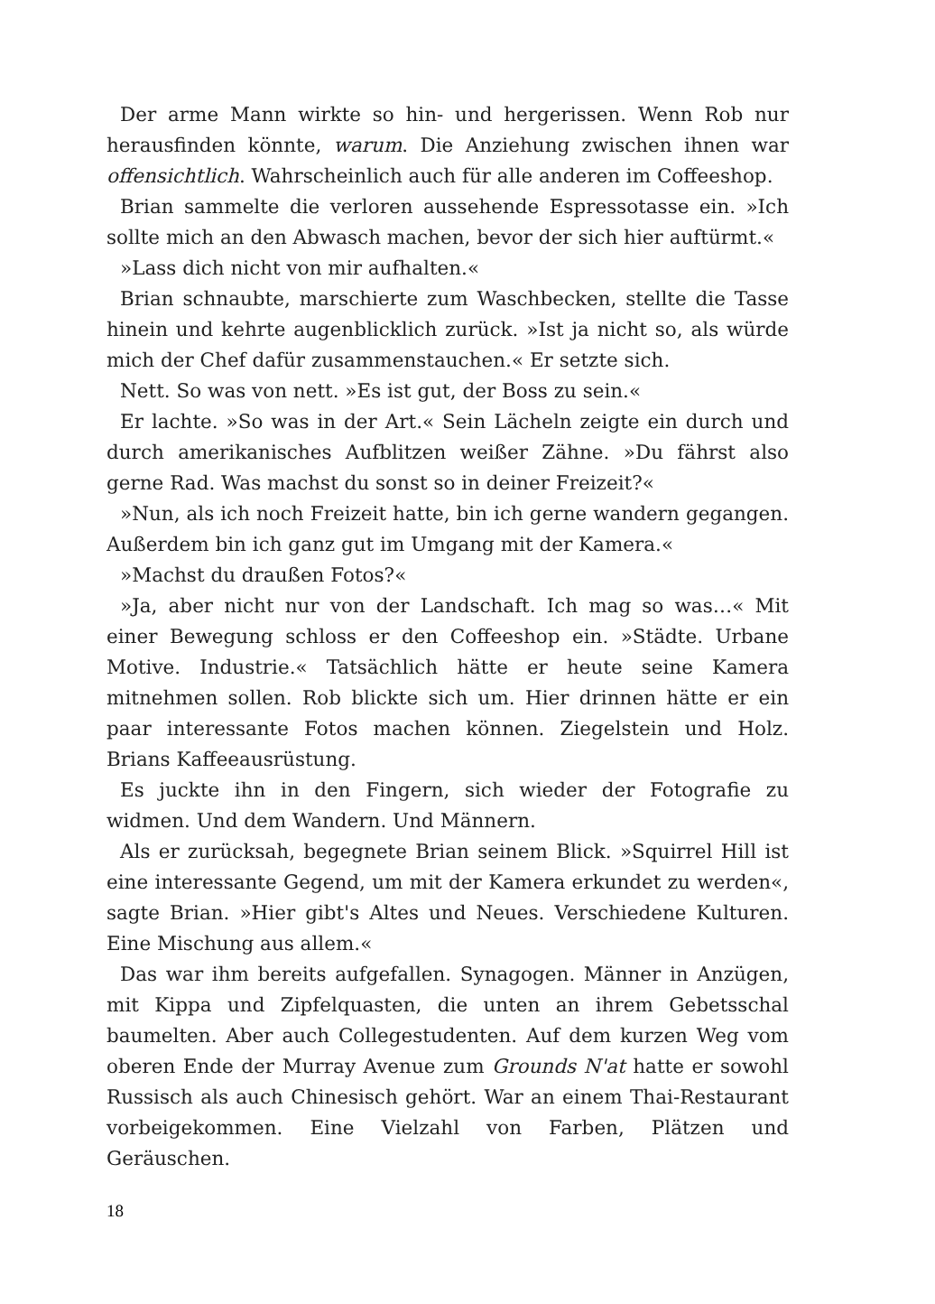Der arme Mann wirkte so hin- und hergerissen. Wenn Rob nur herausfinden könnte, warum. Die Anziehung zwischen ihnen war offensichtlich. Wahrscheinlich auch für alle anderen im Coffeeshop.
Brian sammelte die verloren aussehende Espressotasse ein. »Ich sollte mich an den Abwasch machen, bevor der sich hier auftürmt.«
»Lass dich nicht von mir aufhalten.«
Brian schnaubte, marschierte zum Waschbecken, stellte die Tasse hinein und kehrte augenblicklich zurück. »Ist ja nicht so, als würde mich der Chef dafür zusammenstauchen.« Er setzte sich.
Nett. So was von nett. »Es ist gut, der Boss zu sein.«
Er lachte. »So was in der Art.« Sein Lächeln zeigte ein durch und durch amerikanisches Aufblitzen weißer Zähne. »Du fährst also gerne Rad. Was machst du sonst so in deiner Freizeit?«
»Nun, als ich noch Freizeit hatte, bin ich gerne wandern gegangen. Außerdem bin ich ganz gut im Umgang mit der Kamera.«
»Machst du draußen Fotos?«
»Ja, aber nicht nur von der Landschaft. Ich mag so was…« Mit einer Bewegung schloss er den Coffeeshop ein. »Städte. Urbane Motive. Industrie.« Tatsächlich hätte er heute seine Kamera mitnehmen sollen. Rob blickte sich um. Hier drinnen hätte er ein paar interessante Fotos machen können. Ziegelstein und Holz. Brians Kaffeeausrüstung.
Es juckte ihn in den Fingern, sich wieder der Fotografie zu widmen. Und dem Wandern. Und Männern.
Als er zurücksah, begegnete Brian seinem Blick. »Squirrel Hill ist eine interessante Gegend, um mit der Kamera erkundet zu werden«, sagte Brian. »Hier gibt's Altes und Neues. Verschiedene Kulturen. Eine Mischung aus allem.«
Das war ihm bereits aufgefallen. Synagogen. Männer in Anzügen, mit Kippa und Zipfelquasten, die unten an ihrem Gebetsschal baumelten. Aber auch Collegestudenten. Auf dem kurzen Weg vom oberen Ende der Murray Avenue zum Grounds N'at hatte er sowohl Russisch als auch Chinesisch gehört. War an einem Thai-Restaurant vorbeigekommen. Eine Vielzahl von Farben, Plätzen und Geräuschen.
18